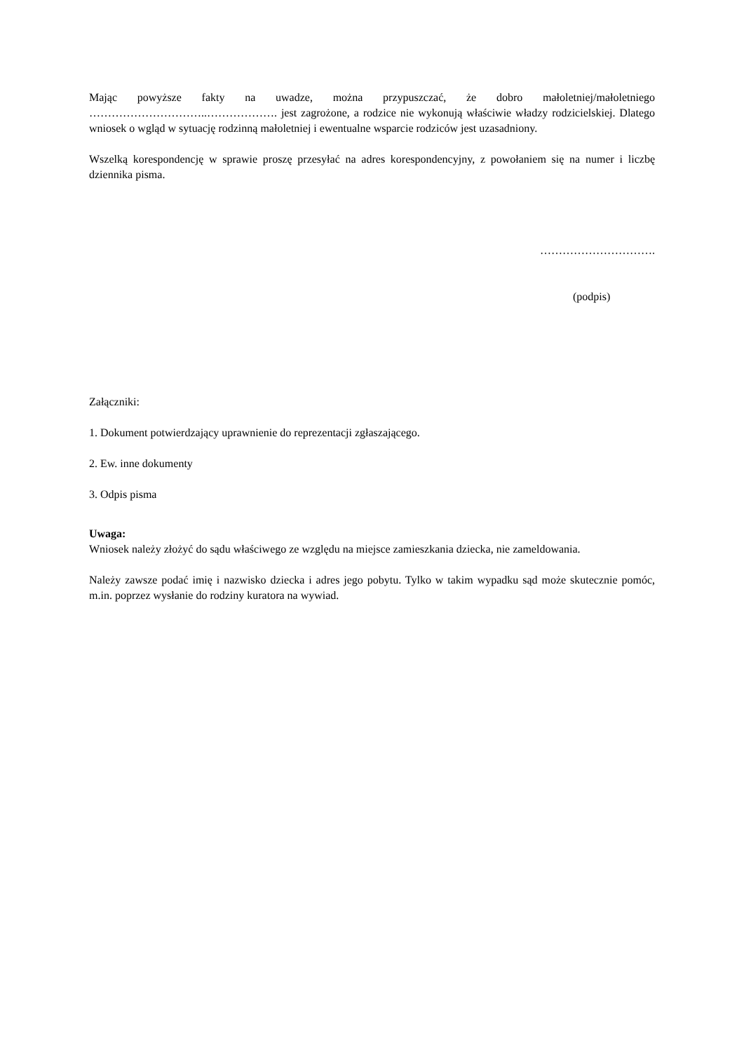Mając powyższe fakty na uwadze, można przypuszczać, że dobro małoletniej/małoletniego …………………………..………………. jest zagrożone, a rodzice nie wykonują właściwie władzy rodzicielskiej. Dlatego wniosek o wgląd w sytuację rodzinną małoletniej i ewentualne wsparcie rodziców jest uzasadniony.
Wszelką korespondencję w sprawie proszę przesyłać na adres korespondencyjny, z powołaniem się na numer i liczbę dziennika pisma.
………………………….
(podpis)
Załączniki:
1. Dokument potwierdzający uprawnienie do reprezentacji zgłaszającego.
2. Ew. inne dokumenty
3. Odpis pisma
Uwaga:
Wniosek należy złożyć do sądu właściwego ze względu na miejsce zamieszkania dziecka, nie zameldowania.
Należy zawsze podać imię i nazwisko dziecka i adres jego pobytu. Tylko w takim wypadku sąd może skutecznie pomóc, m.in. poprzez wysłanie do rodziny kuratora na wywiad.